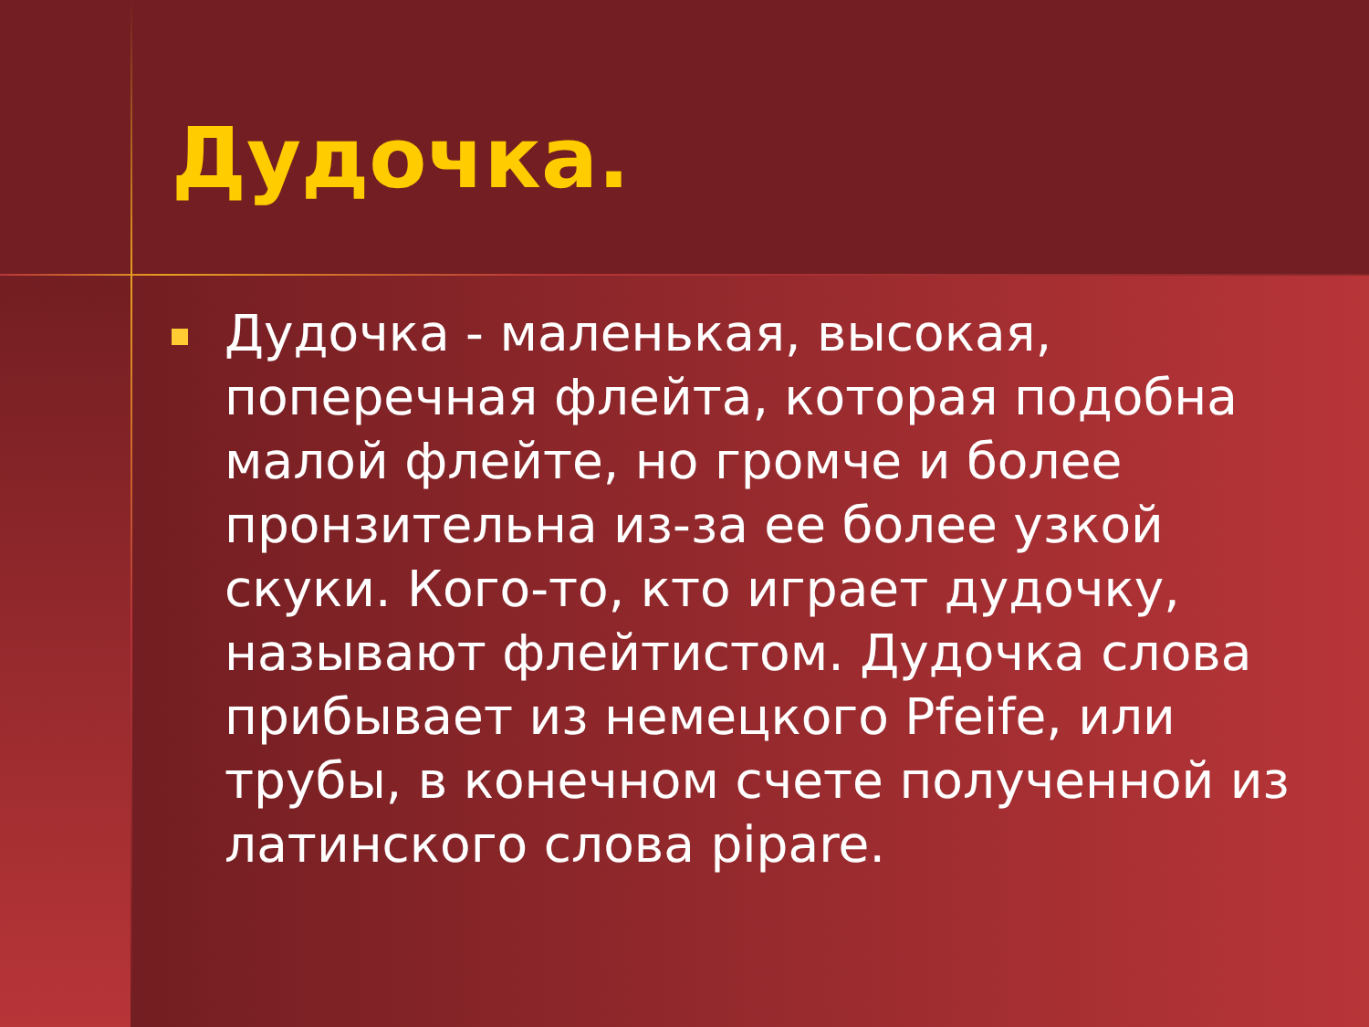Дудочка.
Дудочка - маленькая, высокая, поперечная флейта, которая подобна малой флейте, но громче и более пронзительна из-за ее более узкой скуки. Кого-то, кто играет дудочку, называют флейтистом. Дудочка слова прибывает из немецкого Pfeife, или трубы, в конечном счете полученной из латинского слова pipare.